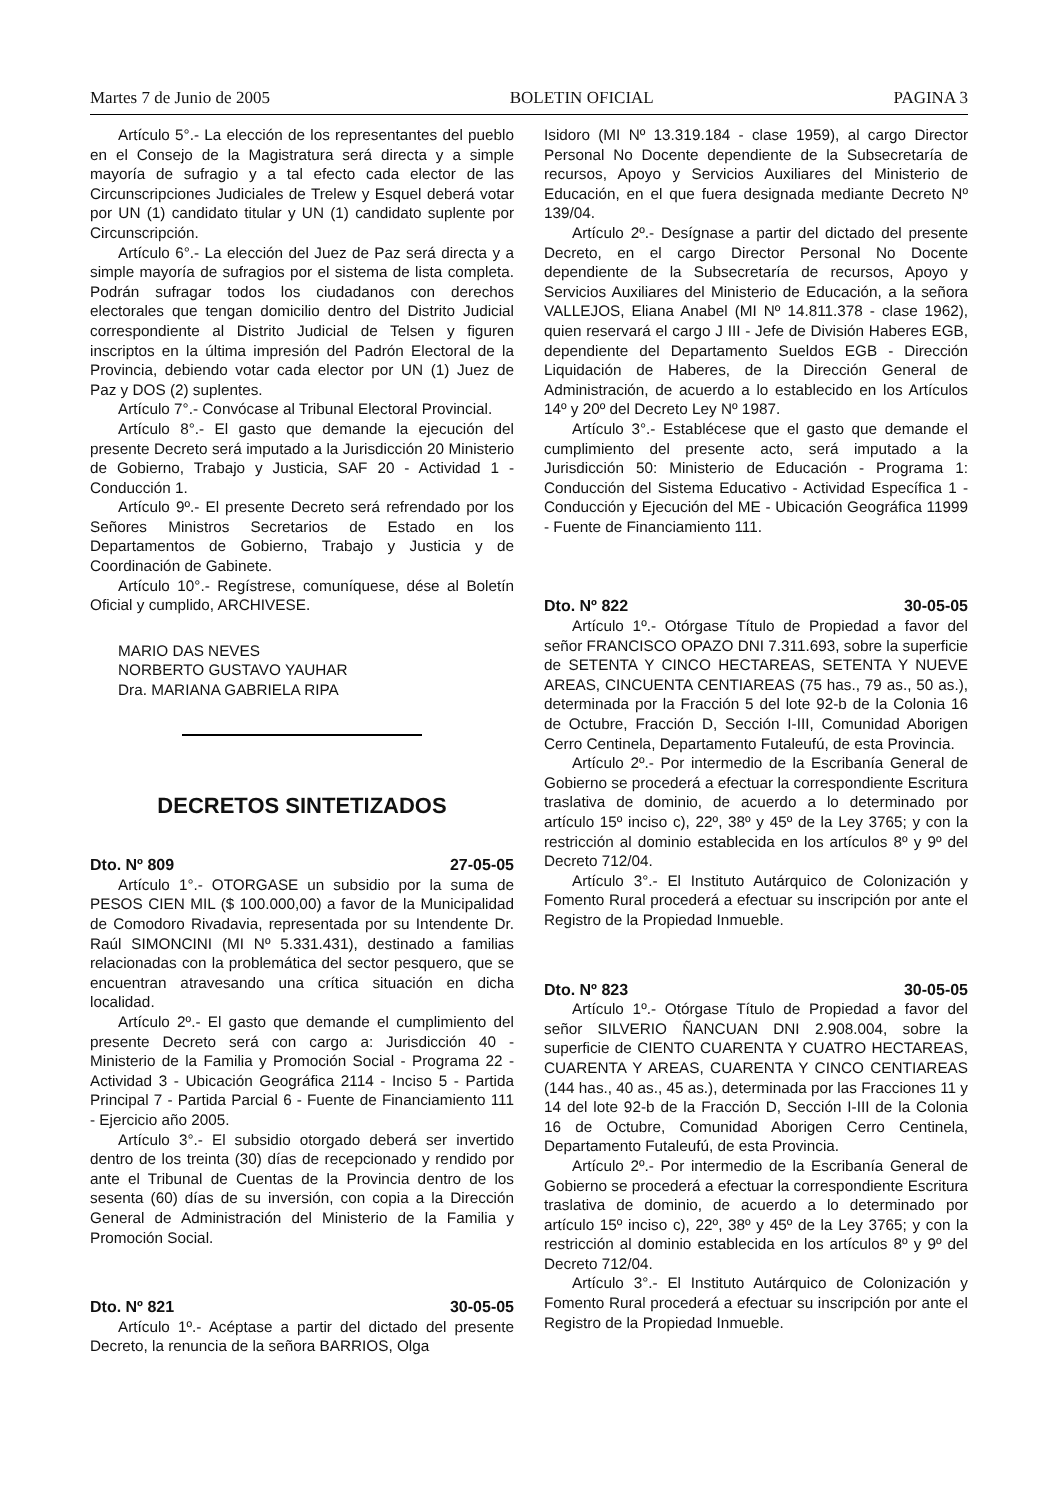Martes 7 de Junio de 2005 BOLETIN OFICIAL PAGINA 3
Artículo 5°.- La elección de los representantes del pueblo en el Consejo de la Magistratura será directa y a simple mayoría de sufragio y a tal efecto cada elector de las Circunscripciones Judiciales de Trelew y Esquel deberá votar por UN (1) candidato titular y UN (1) candidato suplente por Circunscripción.
Artículo 6°.- La elección del Juez de Paz será directa y a simple mayoría de sufragios por el sistema de lista completa. Podrán sufragar todos los ciudadanos con derechos electorales que tengan domicilio dentro del Distrito Judicial correspondiente al Distrito Judicial de Telsen y figuren inscriptos en la última impresión del Padrón Electoral de la Provincia, debiendo votar cada elector por UN (1) Juez de Paz y DOS (2) suplentes.
Artículo 7°.- Convócase al Tribunal Electoral Provincial.
Artículo 8°.- El gasto que demande la ejecución del presente Decreto será imputado a la Jurisdicción 20 Ministerio de Gobierno, Trabajo y Justicia, SAF 20 - Actividad 1 - Conducción 1.
Artículo 9º.- El presente Decreto será refrendado por los Señores Ministros Secretarios de Estado en los Departamentos de Gobierno, Trabajo y Justicia y de Coordinación de Gabinete.
Artículo 10°.- Regístrese, comuníquese, dése al Boletín Oficial y cumplido, ARCHIVESE.
MARIO DAS NEVES
NORBERTO GUSTAVO YAUHAR
Dra. MARIANA GABRIELA RIPA
DECRETOS SINTETIZADOS
Dto. Nº 809 27-05-05
Artículo 1°.- OTORGASE un subsidio por la suma de PESOS CIEN MIL ($ 100.000,00) a favor de la Municipalidad de Comodoro Rivadavia, representada por su Intendente Dr. Raúl SIMONCINI (MI Nº 5.331.431), destinado a familias relacionadas con la problemática del sector pesquero, que se encuentran atravesando una crítica situación en dicha localidad.
Artículo 2º.- El gasto que demande el cumplimiento del presente Decreto será con cargo a: Jurisdicción 40 - Ministerio de la Familia y Promoción Social - Programa 22 - Actividad 3 - Ubicación Geográfica 2114 - Inciso 5 - Partida Principal 7 - Partida Parcial 6 - Fuente de Financiamiento 111 - Ejercicio año 2005.
Artículo 3°.- El subsidio otorgado deberá ser invertido dentro de los treinta (30) días de recepcionado y rendido por ante el Tribunal de Cuentas de la Provincia dentro de los sesenta (60) días de su inversión, con copia a la Dirección General de Administración del Ministerio de la Familia y Promoción Social.
Dto. Nº 821 30-05-05
Artículo 1º.- Acéptase a partir del dictado del presente Decreto, la renuncia de la señora BARRIOS, Olga
Isidoro (MI Nº 13.319.184 - clase 1959), al cargo Director Personal No Docente dependiente de la Subsecretaría de recursos, Apoyo y Servicios Auxiliares del Ministerio de Educación, en el que fuera designada mediante Decreto Nº 139/04.
Artículo 2º.- Desígnase a partir del dictado del presente Decreto, en el cargo Director Personal No Docente dependiente de la Subsecretaría de recursos, Apoyo y Servicios Auxiliares del Ministerio de Educación, a la señora VALLEJOS, Eliana Anabel (MI Nº 14.811.378 - clase 1962), quien reservará el cargo J III - Jefe de División Haberes EGB, dependiente del Departamento Sueldos EGB - Dirección Liquidación de Haberes, de la Dirección General de Administración, de acuerdo a lo establecido en los Artículos 14º y 20º del Decreto Ley Nº 1987.
Artículo 3°.- Establécese que el gasto que demande el cumplimiento del presente acto, será imputado a la Jurisdicción 50: Ministerio de Educación - Programa 1: Conducción del Sistema Educativo - Actividad Específica 1 - Conducción y Ejecución del ME - Ubicación Geográfica 11999 - Fuente de Financiamiento 111.
Dto. Nº 822 30-05-05
Artículo 1º.- Otórgase Título de Propiedad a favor del señor FRANCISCO OPAZO DNI 7.311.693, sobre la superficie de SETENTA Y CINCO HECTAREAS, SETENTA Y NUEVE AREAS, CINCUENTA CENTIAREAS (75 has., 79 as., 50 as.), determinada por la Fracción 5 del lote 92-b de la Colonia 16 de Octubre, Fracción D, Sección I-III, Comunidad Aborigen Cerro Centinela, Departamento Futaleufú, de esta Provincia.
Artículo 2º.- Por intermedio de la Escribanía General de Gobierno se procederá a efectuar la correspondiente Escritura traslativa de dominio, de acuerdo a lo determinado por artículo 15º inciso c), 22º, 38º y 45º de la Ley 3765; y con la restricción al dominio establecida en los artículos 8º y 9º del Decreto 712/04.
Artículo 3°.- El Instituto Autárquico de Colonización y Fomento Rural procederá a efectuar su inscripción por ante el Registro de la Propiedad Inmueble.
Dto. Nº 823 30-05-05
Artículo 1º.- Otórgase Título de Propiedad a favor del señor SILVERIO ÑANCUAN DNI 2.908.004, sobre la superficie de CIENTO CUARENTA Y CUATRO HECTAREAS, CUARENTA Y AREAS, CUARENTA Y CINCO CENTIAREAS (144 has., 40 as., 45 as.), determinada por las Fracciones 11 y 14 del lote 92-b de la Fracción D, Sección I-III de la Colonia 16 de Octubre, Comunidad Aborigen Cerro Centinela, Departamento Futaleufú, de esta Provincia.
Artículo 2º.- Por intermedio de la Escribanía General de Gobierno se procederá a efectuar la correspondiente Escritura traslativa de dominio, de acuerdo a lo determinado por artículo 15º inciso c), 22º, 38º y 45º de la Ley 3765; y con la restricción al dominio establecida en los artículos 8º y 9º del Decreto 712/04.
Artículo 3°.- El Instituto Autárquico de Colonización y Fomento Rural procederá a efectuar su inscripción por ante el Registro de la Propiedad Inmueble.